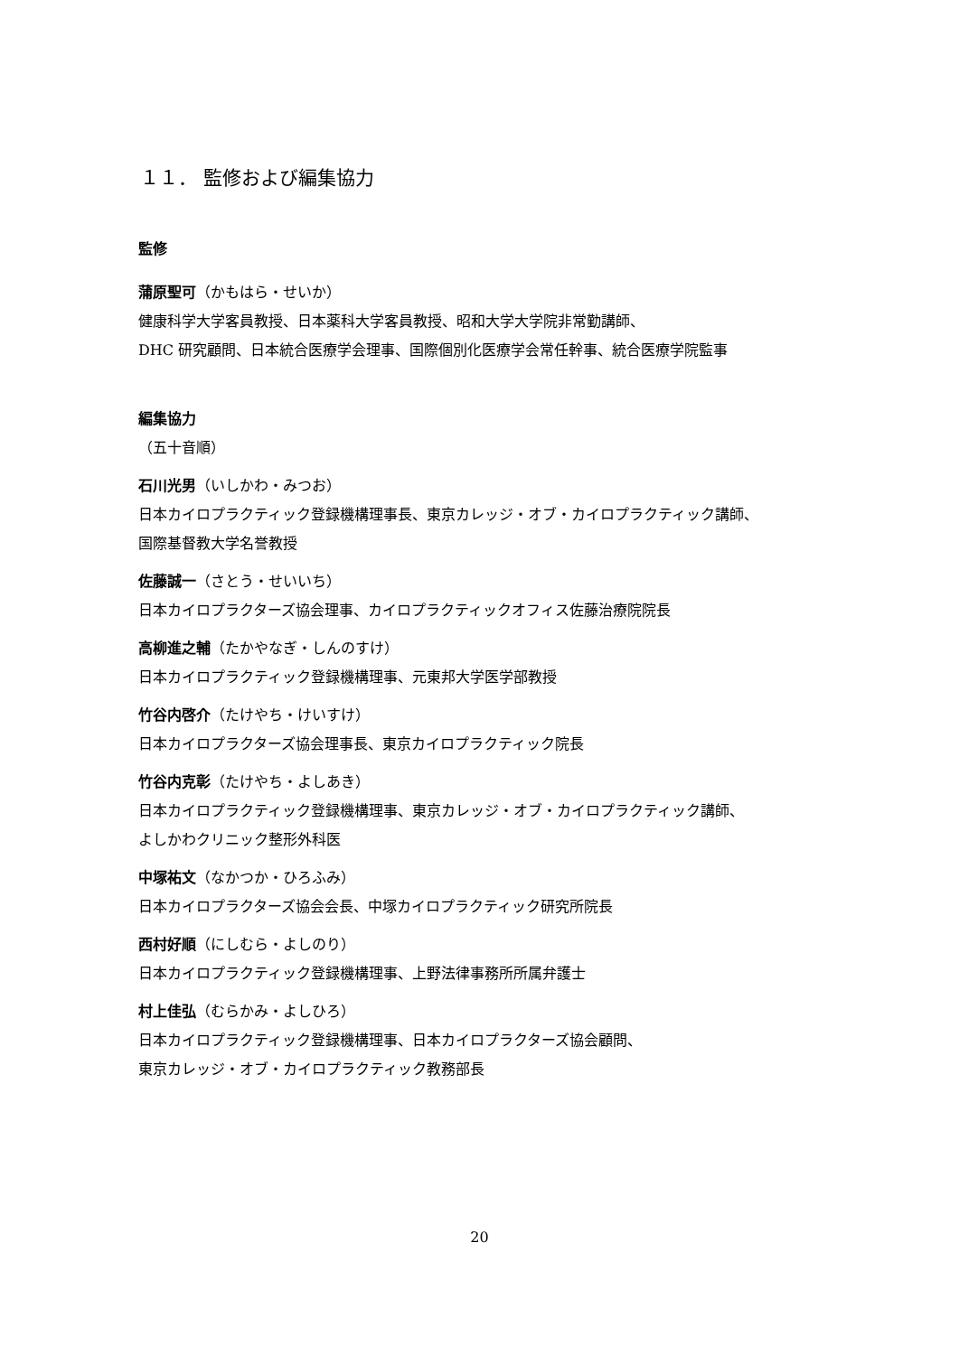１１． 監修および編集協力
監修
蒲原聖可（かもはら・せいか）
健康科学大学客員教授、日本薬科大学客員教授、昭和大学大学院非常勤講師、
DHC 研究顧問、日本統合医療学会理事、国際個別化医療学会常任幹事、統合医療学院監事
編集協力
（五十音順）
石川光男（いしかわ・みつお）
日本カイロプラクティック登録機構理事長、東京カレッジ・オブ・カイロプラクティック講師、
国際基督教大学名誉教授
佐藤誠一（さとう・せいいち）
日本カイロプラクターズ協会理事、カイロプラクティックオフィス佐藤治療院院長
高柳進之輔（たかやなぎ・しんのすけ）
日本カイロプラクティック登録機構理事、元東邦大学医学部教授
竹谷内啓介（たけやち・けいすけ）
日本カイロプラクターズ協会理事長、東京カイロプラクティック院長
竹谷内克彰（たけやち・よしあき）
日本カイロプラクティック登録機構理事、東京カレッジ・オブ・カイロプラクティック講師、
よしかわクリニック整形外科医
中塚祐文（なかつか・ひろふみ）
日本カイロプラクターズ協会会長、中塚カイロプラクティック研究所院長
西村好順（にしむら・よしのり）
日本カイロプラクティック登録機構理事、上野法律事務所所属弁護士
村上佳弘（むらかみ・よしひろ）
日本カイロプラクティック登録機構理事、日本カイロプラクターズ協会顧問、
東京カレッジ・オブ・カイロプラクティック教務部長
20